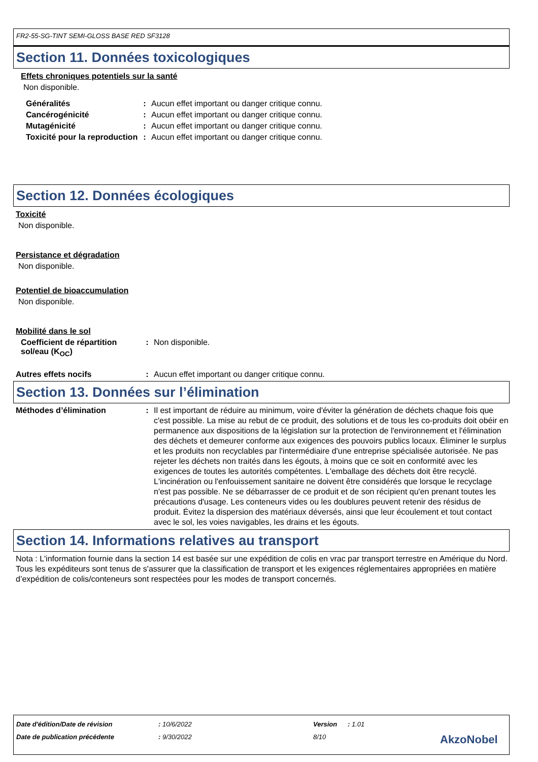FR2-55-SG-TINT SEMI-GLOSS BASE RED SF3128
Section 11. Données toxicologiques
Effets chroniques potentiels sur la santé
Non disponible.
Généralités : Aucun effet important ou danger critique connu.
Cancérogénicité : Aucun effet important ou danger critique connu.
Mutagénicité : Aucun effet important ou danger critique connu.
Toxicité pour la reproduction
: Aucun effet important ou danger critique connu.
Section 12. Données écologiques
Toxicité
Non disponible.
Persistance et dégradation
Non disponible.
Potentiel de bioaccumulation
Non disponible.
Mobilité dans le sol
Coefficient de répartition sol/eau (K<sub>OC</sub>)
: Non disponible.
Autres effets nocifs : Aucun effet important ou danger critique connu.
Section 13. Données sur l’élimination
Méthodes d’élimination : Il est important de réduire au minimum, voire d'éviter la génération de déchets chaque fois que c'est possible. La mise au rebut de ce produit, des solutions et de tous les co-produits doit obéir en permanence aux dispositions de la législation sur la protection de l'environnement et l'élimination des déchets et demeurer conforme aux exigences des pouvoirs publics locaux. Éliminer le surplus et les produits non recyclables par l'intermédiaire d'une entreprise spécialisée autorisée. Ne pas rejeter les déchets non traités dans les égouts, à moins que ce soit en conformité avec les exigences de toutes les autorités compétentes. L'emballage des déchets doit être recyclé. L'incinération ou l'enfouissement sanitaire ne doivent être considérés que lorsque le recyclage n'est pas possible. Ne se débarrasser de ce produit et de son récipient qu'en prenant toutes les précautions d'usage. Les conteneurs vides ou les doublures peuvent retenir des résidus de produit. Évitez la dispersion des matériaux déversés, ainsi que leur écoulement et tout contact avec le sol, les voies navigables, les drains et les égouts.
Section 14. Informations relatives au transport
Nota : L'information fournie dans la section 14 est basée sur une expédition de colis en vrac par transport terrestre en Amérique du Nord. Tous les expéditeurs sont tenus de s'assurer que la classification de transport et les exigences réglementaires appropriées en matière d’expédition de colis/conteneurs sont respectées pour les modes de transport concernés.
Date d'édition/Date de révision: 10/6/2022 Version: 1.01
Date de publication précédente: 9/30/2022 8/10 AkzoNobel